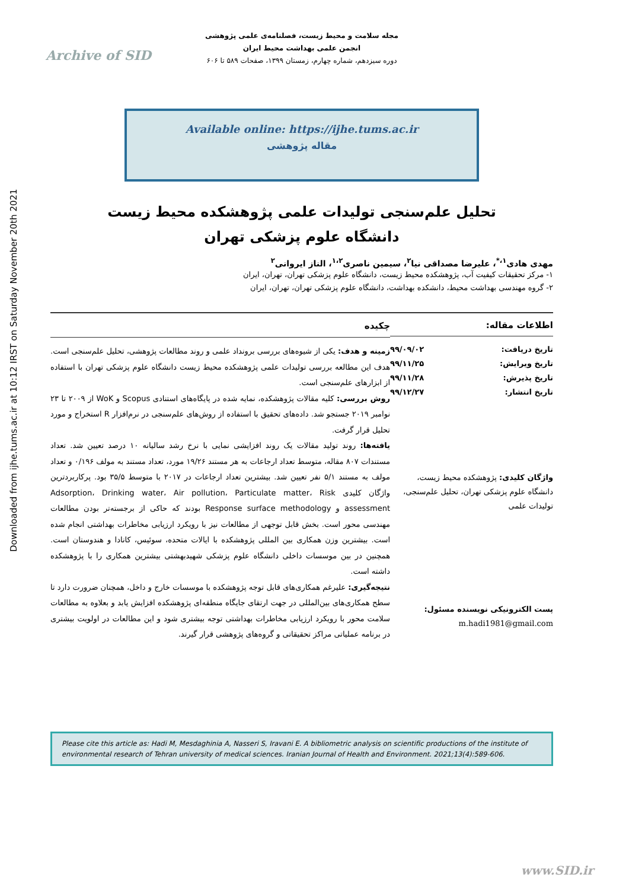Downloaded from ijhe.tums.ac.ir at 10:12 IRST on Saturday November 20th 2021
Archive of SID
مجله سلامت و محیط زیست، فصلنامه‌ی علمی پژوهشی
انجمن علمی بهداشت محیط ایران
دوره سیزدهم، شماره چهارم، زمستان ۱۳۹۹، صفحات ۵۸۹ تا ۶۰۶
Available online: https://ijhe.tums.ac.ir
مقاله پژوهشی
تحلیل علم‌سنجی تولیدات علمی پژوهشکده محیط زیست
دانشگاه علوم پزشکی تهران
مهدی هادی<sup>۱،*</sup>، علیرضا مصداقی نیا<sup>۲</sup>، سیمین ناصری<sup>۱،۲</sup>، الناز ایروانی<sup>۲</sup>
۱- مرکز تحقیقات کیفیت آب، پژوهشکده محیط زیست، دانشگاه علوم پزشکی تهران، تهران، ایران
۲- گروه مهندسی بهداشت محیط، دانشکده بهداشت، دانشگاه علوم پزشکی تهران، تهران، ایران
اطلاعات مقاله:
تاریخ دریافت: ۹۹/۰۹/۰۲
تاریخ ویرایش: ۹۹/۱۱/۲۵
تاریخ پذیرش: ۹۹/۱۱/۲۸
تاریخ انتشار: ۹۹/۱۲/۲۷
واژگان کلیدی: پژوهشکده محیط زیست، دانشگاه علوم پزشکی تهران، تحلیل علم‌سنجی، تولیدات علمی
پست الکترونیکی نویسنده مسئول:
m.hadi1981@gmail.com
چکیده
زمینه و هدف: یکی از شیوه‌های بررسی برونداد علمی و روند مطالعات پژوهشی، تحلیل علم‌سنجی است. هدف این مطالعه بررسی تولیدات علمی پژوهشکده محیط زیست دانشگاه علوم پزشکی تهران با استفاده از ابزارهای علم‌سنجی است.
روش بررسی: کلیه مقالات پژوهشکده، نمایه شده در پایگاه‌های استنادی Scopus و WoK از ۲۰۰۹ تا ۲۳ نوامبر ۲۰۱۹ جستجو شد. داده‌های تحقیق با استفاده از روش‌های علم‌سنجی در نرم‌افزار R استخراج و مورد تحلیل قرار گرفت.
یافته‌ها: روند تولید مقالات یک روند افزایشی نمایی با نرخ رشد سالیانه ۱۰ درصد تعیین شد. تعداد مستندات ۸۰۷ مقاله، متوسط تعداد ارجاعات به هر مستند ۱۹/۲۶ مورد، تعداد مستند به مولف ۰/۱۹۶ و تعداد مولف به مستند ۵/۱ نفر تعیین شد. بیشترین تعداد ارجاعات در ۲۰۱۷ با متوسط ۳۵/۵ بود. پرکاربردترین واژگان کلیدی Adsorption، Drinking water، Air pollution، Particulate matter، Risk assessment و Response surface methodology بودند که حاکی از برجسته‌تر بودن مطالعات مهندسی محور است. بخش قابل توجهی از مطالعات نیز با رویکرد ارزیابی مخاطرات بهداشتی انجام شده است. بیشترین وزن همکاری بین المللی پژوهشکده با ایالات متحده، سوئیس، کانادا و هندوستان است. همچنین در بین موسسات داخلی دانشگاه علوم پزشکی شهیدبهشتی بیشترین همکاری را با پژوهشکده داشته است.
نتیجه‌گیری: علیرغم همکاری‌های قابل توجه پژوهشکده با موسسات خارج و داخل، همچنان ضرورت دارد تا سطح همکاری‌های بین‌المللی در جهت ارتقای جایگاه منطقه‌ای پژوهشکده افزایش یابد و بعلاوه به مطالعات سلامت محور با رویکرد ارزیابی مخاطرات بهداشتی توجه بیشتری شود و این مطالعات در اولویت بیشتری در برنامه عملیاتی مراکز تحقیقاتی و گروه‌های پژوهشی قرار گیرند.
Please cite this article as: Hadi M, Mesdaghinia A, Nasseri S, Iravani E. A bibliometric analysis on scientific productions of the institute of environmental research of Tehran university of medical sciences. Iranian Journal of Health and Environment. 2021;13(4):589-606.
www.SID.ir